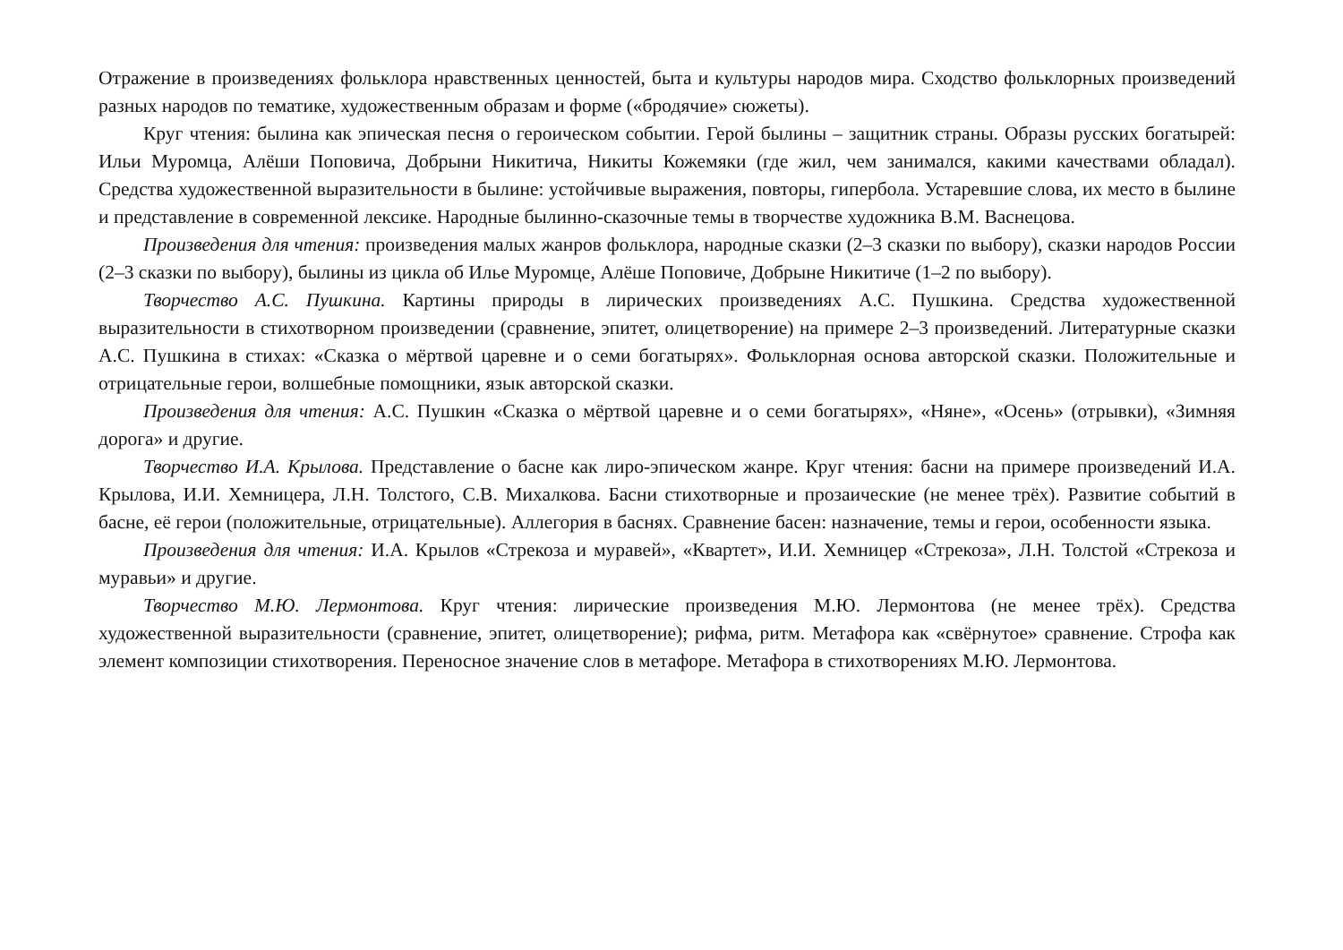Отражение в произведениях фольклора нравственных ценностей, быта и культуры народов мира. Сходство фольклорных произведений разных народов по тематике, художественным образам и форме («бродячие» сюжеты).
Круг чтения: былина как эпическая песня о героическом событии. Герой былины – защитник страны. Образы русских богатырей: Ильи Муромца, Алёши Поповича, Добрыни Никитича, Никиты Кожемяки (где жил, чем занимался, какими качествами обладал). Средства художественной выразительности в былине: устойчивые выражения, повторы, гипербола. Устаревшие слова, их место в былине и представление в современной лексике. Народные былинно-сказочные темы в творчестве художника В.М. Васнецова.
Произведения для чтения: произведения малых жанров фольклора, народные сказки (2–3 сказки по выбору), сказки народов России (2–3 сказки по выбору), былины из цикла об Илье Муромце, Алёше Поповиче, Добрыне Никитиче (1–2 по выбору).
Творчество А.С. Пушкина. Картины природы в лирических произведениях А.С. Пушкина. Средства художественной выразительности в стихотворном произведении (сравнение, эпитет, олицетворение) на примере 2–3 произведений. Литературные сказки А.С. Пушкина в стихах: «Сказка о мёртвой царевне и о семи богатырях». Фольклорная основа авторской сказки. Положительные и отрицательные герои, волшебные помощники, язык авторской сказки.
Произведения для чтения: А.С. Пушкин «Сказка о мёртвой царевне и о семи богатырях», «Няне», «Осень» (отрывки), «Зимняя дорога» и другие.
Творчество И.А. Крылова. Представление о басне как лиро-эпическом жанре. Круг чтения: басни на примере произведений И.А. Крылова, И.И. Хемницера, Л.Н. Толстого, С.В. Михалкова. Басни стихотворные и прозаические (не менее трёх). Развитие событий в басне, её герои (положительные, отрицательные). Аллегория в баснях. Сравнение басен: назначение, темы и герои, особенности языка.
Произведения для чтения: И.А. Крылов «Стрекоза и муравей», «Квартет», И.И. Хемницер «Стрекоза», Л.Н. Толстой «Стрекоза и муравьи» и другие.
Творчество М.Ю. Лермонтова. Круг чтения: лирические произведения М.Ю. Лермонтова (не менее трёх). Средства художественной выразительности (сравнение, эпитет, олицетворение); рифма, ритм. Метафора как «свёрнутое» сравнение. Строфа как элемент композиции стихотворения. Переносное значение слов в метафоре. Метафора в стихотворениях М.Ю. Лермонтова.